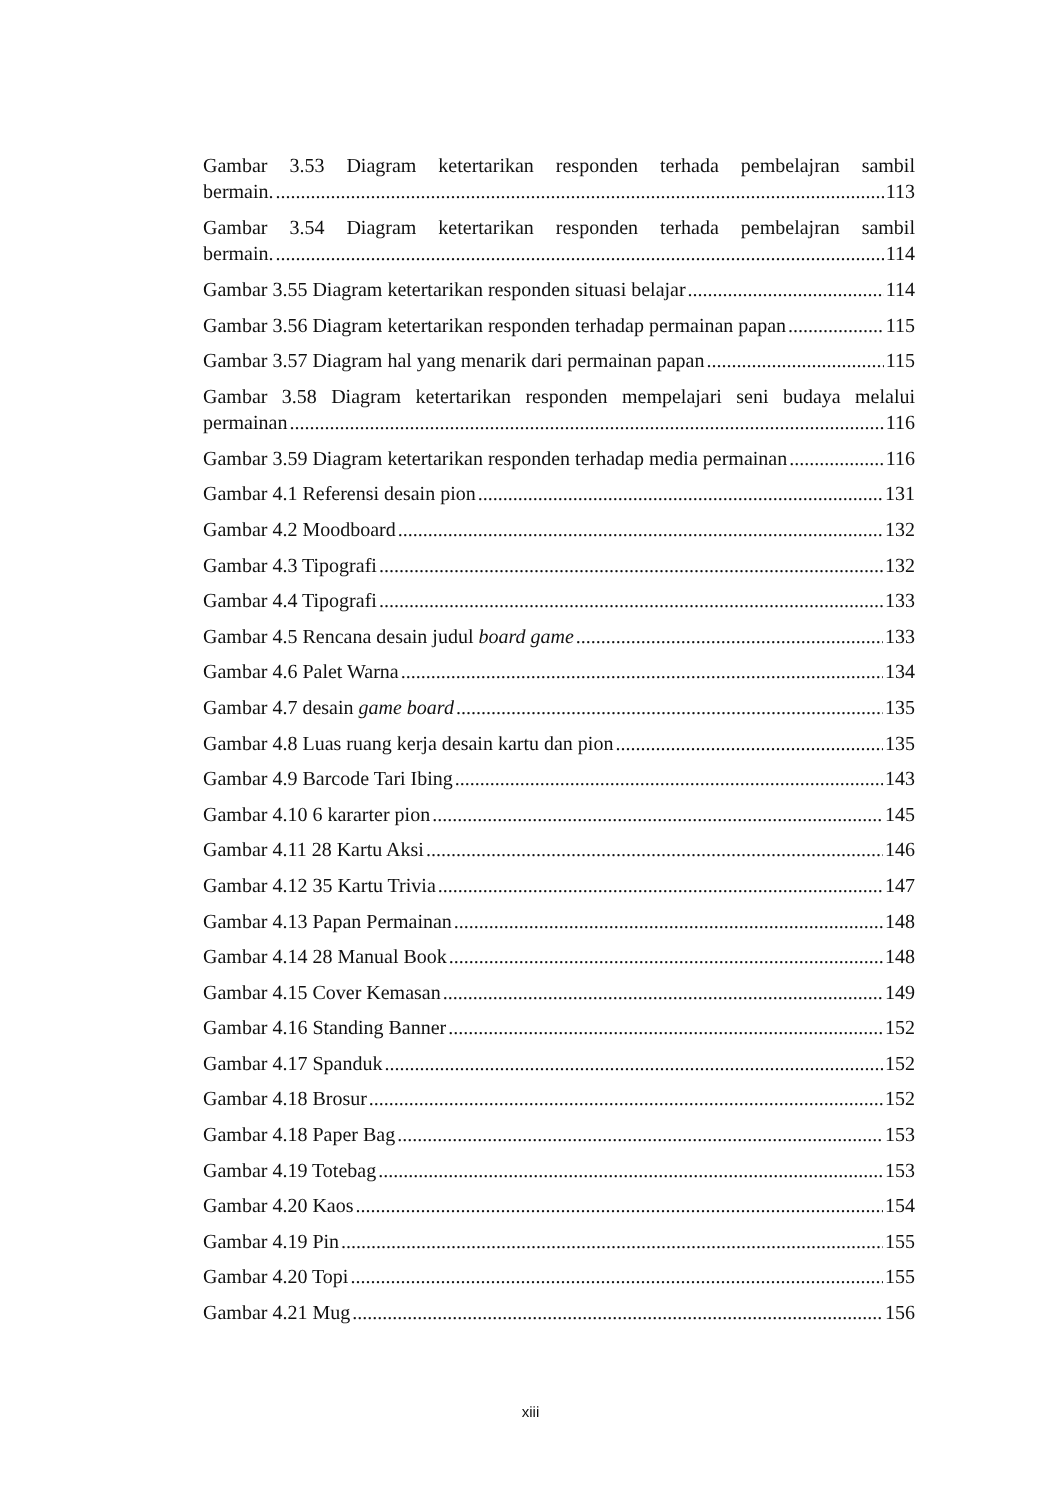Gambar 3.53 Diagram ketertarikan responden terhada pembelajran sambil
bermain. 113
Gambar 3.54 Diagram ketertarikan responden terhada pembelajran sambil
bermain. 114
Gambar 3.55 Diagram ketertarikan responden situasi belajar 114
Gambar 3.56 Diagram ketertarikan responden terhadap permainan papan 115
Gambar 3.57 Diagram hal yang menarik dari permainan papan 115
Gambar 3.58 Diagram ketertarikan responden mempelajari seni budaya melalui
permainan 116
Gambar 3.59 Diagram ketertarikan responden terhadap media permainan 116
Gambar 4.1 Referensi desain pion 131
Gambar 4.2 Moodboard 132
Gambar 4.3 Tipografi 132
Gambar 4.4 Tipografi 133
Gambar 4.5 Rencana desain judul board game 133
Gambar 4.6 Palet Warna 134
Gambar 4.7 desain game board 135
Gambar 4.8 Luas ruang kerja desain kartu dan pion 135
Gambar 4.9 Barcode Tari Ibing 143
Gambar 4.10 6 kararter pion 145
Gambar 4.11 28 Kartu Aksi 146
Gambar 4.12 35 Kartu Trivia 147
Gambar 4.13 Papan Permainan 148
Gambar 4.14 28 Manual Book 148
Gambar 4.15 Cover Kemasan 149
Gambar 4.16 Standing Banner 152
Gambar 4.17 Spanduk 152
Gambar 4.18 Brosur 152
Gambar 4.18 Paper Bag 153
Gambar 4.19 Totebag 153
Gambar 4.20 Kaos 154
Gambar 4.19 Pin 155
Gambar 4.20 Topi 155
Gambar 4.21 Mug 156
xiii